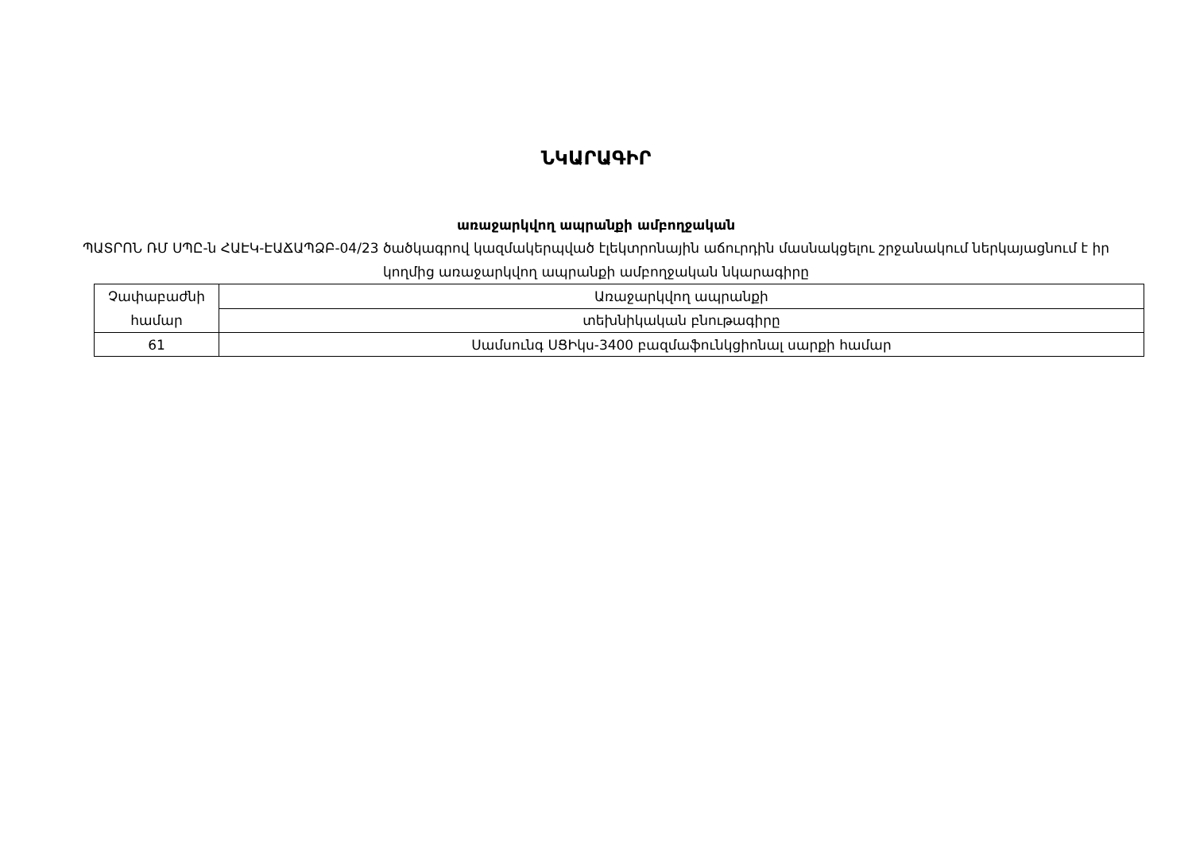ՆԿԱՐԱԳԻՐ
առաջարկվող ապրանքի ամբողջական
ՊԱՏՐՈՆ ՌՄ ՍՊԸ-ն ՀԱԷԿ-ԷԱՃԱՊՁԲ-04/23 ծածկագրով կազմակերպված էլեկտրոնային աճուրդին մասնակցելու շրջանակում ներկայացնում է իր կողմից առաջարկվող ապրանքի ամբողջական նկարագիրը
| Չափաբաժնի համար | Առաջարկվող ապրանքի |
| | տեխնիկական բնութագիրը |
| 61 | Սամսունգ ՍՑԻկս-3400 բազմաֆունկցիոնալ սարքի համար |